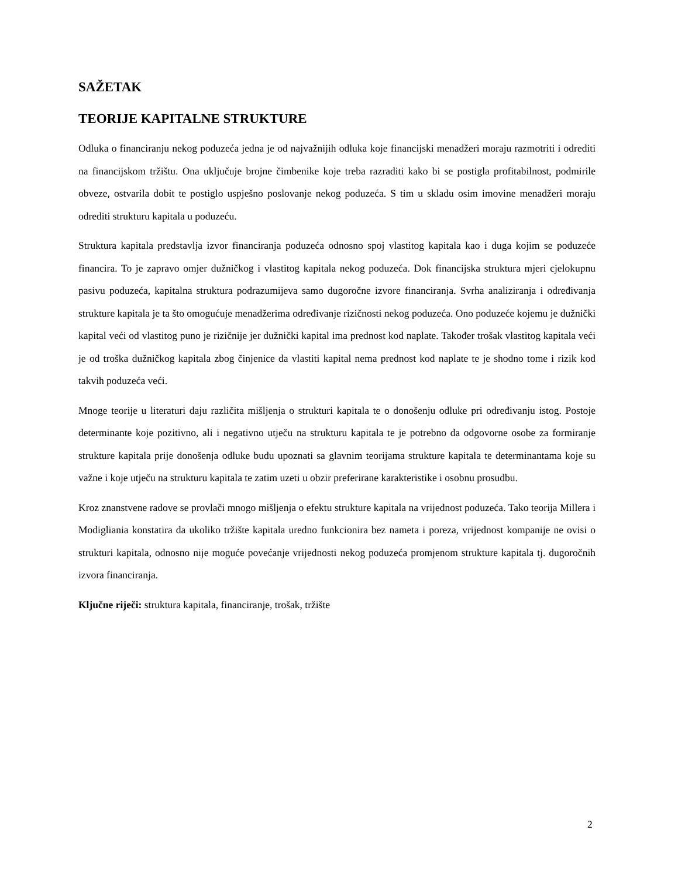SAŽETAK
TEORIJE KAPITALNE STRUKTURE
Odluka o financiranju nekog poduzeća jedna je od najvažnijih odluka koje financijski menadžeri moraju razmotriti i odrediti na financijskom tržištu. Ona uključuje brojne čimbenike koje treba razraditi kako bi se postigla profitabilnost, podmirile obveze, ostvarila dobit te postiglo uspješno poslovanje nekog poduzeća. S tim u skladu osim imovine menadžeri moraju odrediti strukturu kapitala u poduzeću.
Struktura kapitala predstavlja izvor financiranja poduzeća odnosno spoj vlastitog kapitala kao i duga kojim se poduzeće financira. To je zapravo omjer dužničkog i vlastitog kapitala nekog poduzeća. Dok financijska struktura mjeri cjelokupnu pasivu poduzeća, kapitalna struktura podrazumijeva samo dugoročne izvore financiranja. Svrha analiziranja i određivanja strukture kapitala je ta što omogućuje menadžerima određivanje rizičnosti nekog poduzeća. Ono poduzeće kojemu je dužnički kapital veći od vlastitog puno je rizičnije jer dužnički kapital ima prednost kod naplate. Također trošak vlastitog kapitala veći je od troška dužničkog kapitala zbog činjenice da vlastiti kapital nema prednost kod naplate te je shodno tome i rizik kod takvih poduzeća veći.
Mnoge teorije u literaturi daju različita mišljenja o strukturi kapitala te o donošenju odluke pri određivanju istog. Postoje determinante koje pozitivno, ali i negativno utječu na strukturu kapitala te je potrebno da odgovorne osobe za formiranje strukture kapitala prije donošenja odluke budu upoznati sa glavnim teorijama strukture kapitala te determinantama koje su važne i koje utječu na strukturu kapitala te zatim uzeti u obzir preferirane karakteristike i osobnu prosudbu.
Kroz znanstvene radove se provlači mnogo mišljenja o efektu strukture kapitala na vrijednost poduzeća. Tako teorija Millera i Modigliania konstatira da ukoliko tržište kapitala uredno funkcionira bez nameta i poreza, vrijednost kompanije ne ovisi o strukturi kapitala, odnosno nije moguće povećanje vrijednosti nekog poduzeća promjenom strukture kapitala tj. dugoročnih izvora financiranja.
Ključne riječi: struktura kapitala, financiranje, trošak, tržište
2